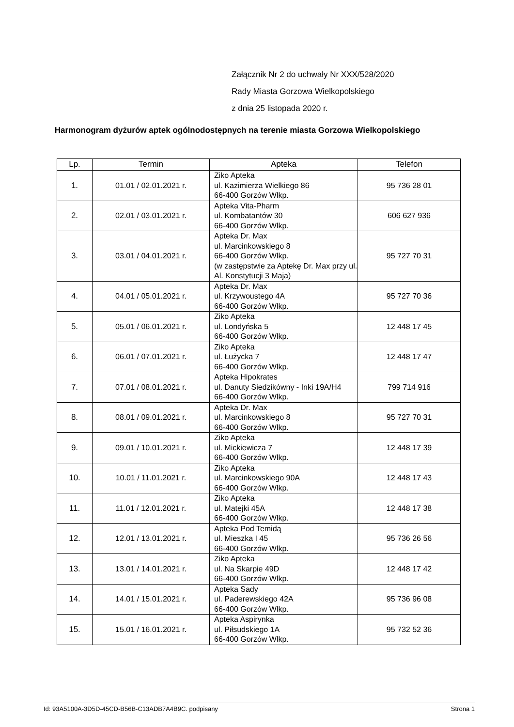Załącznik Nr 2 do uchwały Nr XXX/528/2020
Rady Miasta Gorzowa Wielkopolskiego
z dnia 25 listopada 2020 r.
Harmonogram dyżurów aptek ogólnodostępnych na terenie miasta Gorzowa Wielkopolskiego
| Lp. | Termin | Apteka | Telefon |
| --- | --- | --- | --- |
| 1. | 01.01 / 02.01.2021 r. | Ziko Apteka ul. Kazimierza Wielkiego 86 66-400 Gorzów Wlkp. | 95 736 28 01 |
| 2. | 02.01 / 03.01.2021 r. | Apteka Vita-Pharm ul. Kombatantów 30 66-400 Gorzów Wlkp. | 606 627 936 |
| 3. | 03.01 / 04.01.2021 r. | Apteka Dr. Max ul. Marcinkowskiego 8 66-400 Gorzów Wlkp. (w zastępstwie za Aptekę Dr. Max przy ul. Al. Konstytucji 3 Maja) | 95 727 70 31 |
| 4. | 04.01 / 05.01.2021 r. | Apteka Dr. Max ul. Krzywoustego 4A 66-400 Gorzów Wlkp. | 95 727 70 36 |
| 5. | 05.01 / 06.01.2021 r. | Ziko Apteka ul. Londyńska 5 66-400 Gorzów Wlkp. | 12 448 17 45 |
| 6. | 06.01 / 07.01.2021 r. | Ziko Apteka ul. Łużycka 7 66-400 Gorzów Wlkp. | 12 448 17 47 |
| 7. | 07.01 / 08.01.2021 r. | Apteka Hipokrates ul. Danuty Siedzikówny - Inki 19A/H4 66-400 Gorzów Wlkp. | 799 714 916 |
| 8. | 08.01 / 09.01.2021 r. | Apteka Dr. Max ul. Marcinkowskiego 8 66-400 Gorzów Wlkp. | 95 727 70 31 |
| 9. | 09.01 / 10.01.2021 r. | Ziko Apteka ul. Mickiewicza 7 66-400 Gorzów Wlkp. | 12 448 17 39 |
| 10. | 10.01 / 11.01.2021 r. | Ziko Apteka ul. Marcinkowskiego 90A 66-400 Gorzów Wlkp. | 12 448 17 43 |
| 11. | 11.01 / 12.01.2021 r. | Ziko Apteka ul. Matejki 45A 66-400 Gorzów Wlkp. | 12 448 17 38 |
| 12. | 12.01 / 13.01.2021 r. | Apteka Pod Temidą ul. Mieszka I 45 66-400 Gorzów Wlkp. | 95 736 26 56 |
| 13. | 13.01 / 14.01.2021 r. | Ziko Apteka ul. Na Skarpie 49D 66-400 Gorzów Wlkp. | 12 448 17 42 |
| 14. | 14.01 / 15.01.2021 r. | Apteka Sady ul. Paderewskiego 42A 66-400 Gorzów Wlkp. | 95 736 96 08 |
| 15. | 15.01 / 16.01.2021 r. | Apteka Aspirynka ul. Piłsudskiego 1A 66-400 Gorzów Wlkp. | 95 732 52 36 |
Id: 93A5100A-3D5D-45CD-B56B-C13ADB7A4B9C. podpisany Strona 1